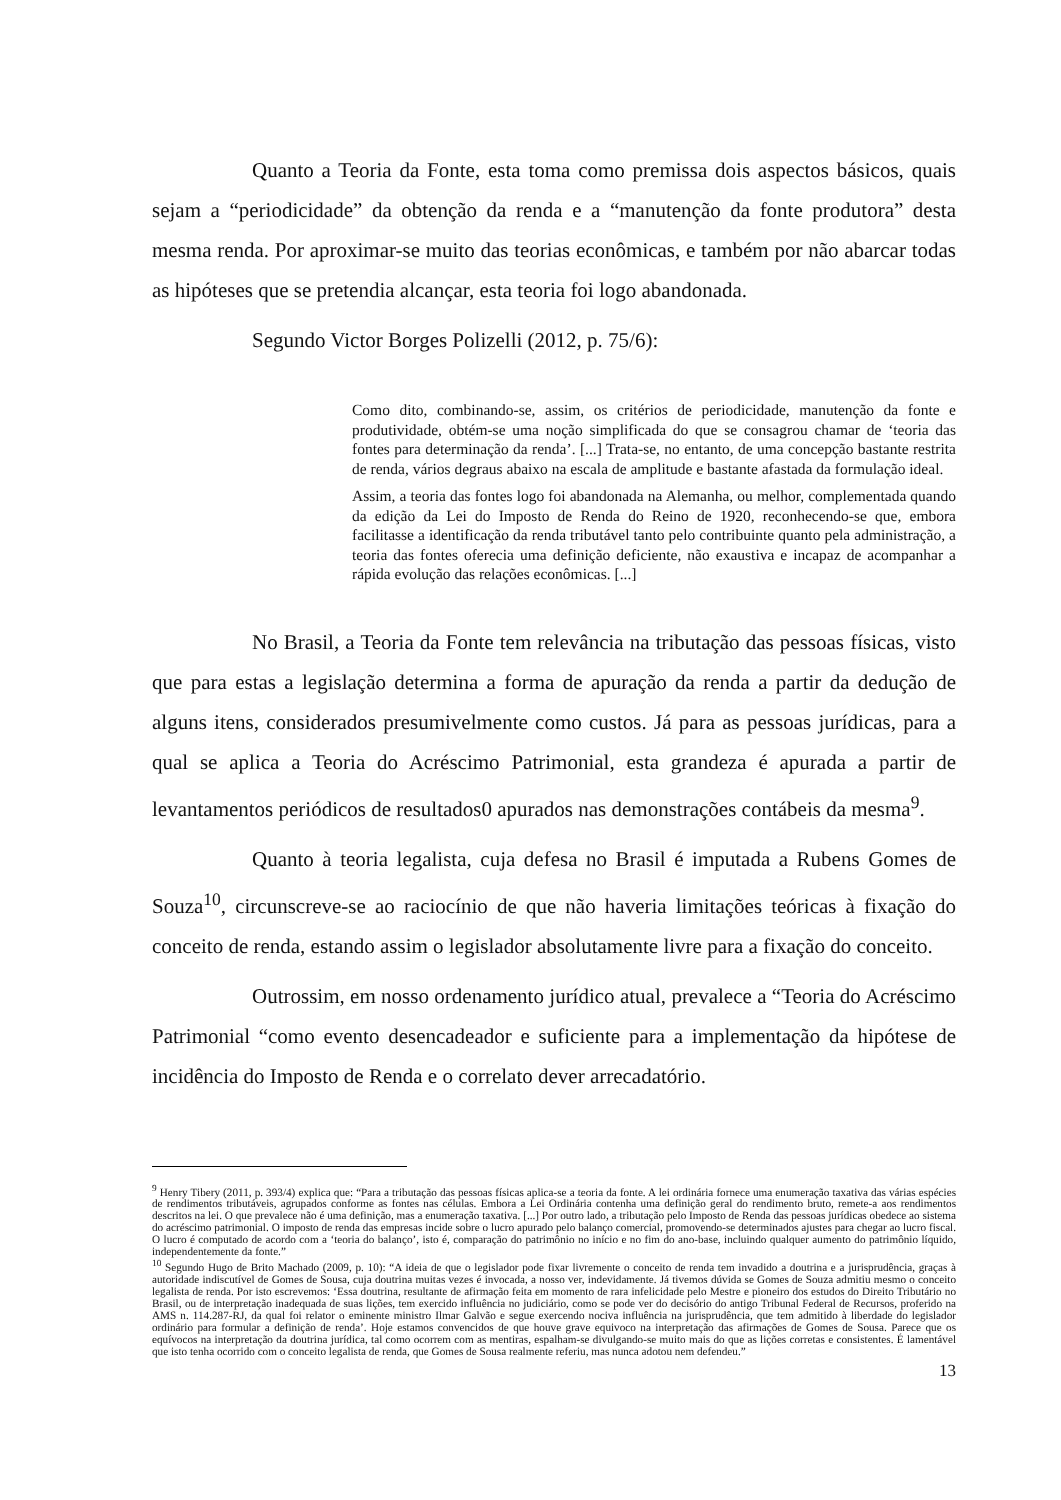Quanto a Teoria da Fonte, esta toma como premissa dois aspectos básicos, quais sejam a “periodicidade” da obtenção da renda e a “manutenção da fonte produtora” desta mesma renda. Por aproximar-se muito das teorias econômicas, e também por não abarcar todas as hipóteses que se pretendia alcançar, esta teoria foi logo abandonada.
Segundo Victor Borges Polizelli (2012, p. 75/6):
Como dito, combinando-se, assim, os critérios de periodicidade, manutenção da fonte e produtividade, obtém-se uma noção simplificada do que se consagrou chamar de ‘teoria das fontes para determinação da renda’. [...] Trata-se, no entanto, de uma concepção bastante restrita de renda, vários degraus abaixo na escala de amplitude e bastante afastada da formulação ideal.
Assim, a teoria das fontes logo foi abandonada na Alemanha, ou melhor, complementada quando da edição da Lei do Imposto de Renda do Reino de 1920, reconhecendo-se que, embora facilitasse a identificação da renda tributável tanto pelo contribuinte quanto pela administração, a teoria das fontes oferecia uma definição deficiente, não exaustiva e incapaz de acompanhar a rápida evolução das relações econômicas. [...]
No Brasil, a Teoria da Fonte tem relevância na tributação das pessoas físicas, visto que para estas a legislação determina a forma de apuração da renda a partir da dedução de alguns itens, considerados presumivelmente como custos. Já para as pessoas jurídicas, para a qual se aplica a Teoria do Acréscimo Patrimonial, esta grandeza é apurada a partir de levantamentos periódicos de resultados0 apurados nas demonstrações contábeis da mesma<sup>9</sup>.
Quanto à teoria legalista, cuja defesa no Brasil é imputada a Rubens Gomes de Souza<sup>10</sup>, circunscreve-se ao raciocínio de que não haveria limitações teóricas à fixação do conceito de renda, estando assim o legislador absolutamente livre para a fixação do conceito.
Outrossim, em nosso ordenamento jurídico atual, prevalece a “Teoria do Acréscimo Patrimonial “como evento desencadeador e suficiente para a implementação da hipótese de incidência do Imposto de Renda e o correlato dever arrecadatório.
<sup>9</sup> Henry Tibery (2011, p. 393/4) explica que: “Para a tributação das pessoas físicas aplica-se a teoria da fonte. A lei ordinária fornece uma enumeração taxativa das várias espécies de rendimentos tributáveis, agrupados conforme as fontes nas células. Embora a Lei Ordinária contenha uma definição geral do rendimento bruto, remete-a aos rendimentos descritos na lei. O que prevalece não é uma definição, mas a enumeração taxativa. [...] Por outro lado, a tributação pelo Imposto de Renda das pessoas jurídicas obedece ao sistema do acréscimo patrimonial. O imposto de renda das empresas incide sobre o lucro apurado pelo balanço comercial, promovendo-se determinados ajustes para chegar ao lucro fiscal. O lucro é computado de acordo com a ‘teoria do balanço’, isto é, comparação do patrimônio no início e no fim do ano-base, incluindo qualquer aumento do patrimônio líquido, independentemente da fonte.”
<sup>10</sup> Segundo Hugo de Brito Machado (2009, p. 10): “A ideia de que o legislador pode fixar livremente o conceito de renda tem invadido a doutrina e a jurisprudência, graças à autoridade indiscutível de Gomes de Sousa, cuja doutrina muitas vezes é invocada, a nosso ver, indevidamente. Já tivemos dúvida se Gomes de Souza admitiu mesmo o conceito legalista de renda. Por isto escrevemos: ‘Essa doutrina, resultante de afirmação feita em momento de rara infelicidade pelo Mestre e pioneiro dos estudos do Direito Tributário no Brasil, ou de interpretação inadequada de suas lições, tem exercido influência no judiciário, como se pode ver do decisório do antigo Tribunal Federal de Recursos, proferido na AMS n. 114.287-RJ, da qual foi relator o eminente ministro Ilmar Galvão e segue exercendo nociva influência na jurisprudência, que tem admitido à liberdade do legislador ordinário para formular a definição de renda’. Hoje estamos convencidos de que houve grave equivoco na interpretação das afirmações de Gomes de Sousa. Parece que os equívocos na interpretação da doutrina jurídica, tal como ocorrem com as mentiras, espalham-se divulgando-se muito mais do que as lições corretas e consistentes. É lamentável que isto tenha ocorrido com o conceito legalista de renda, que Gomes de Sousa realmente referiu, mas nunca adotou nem defendeu.”
13